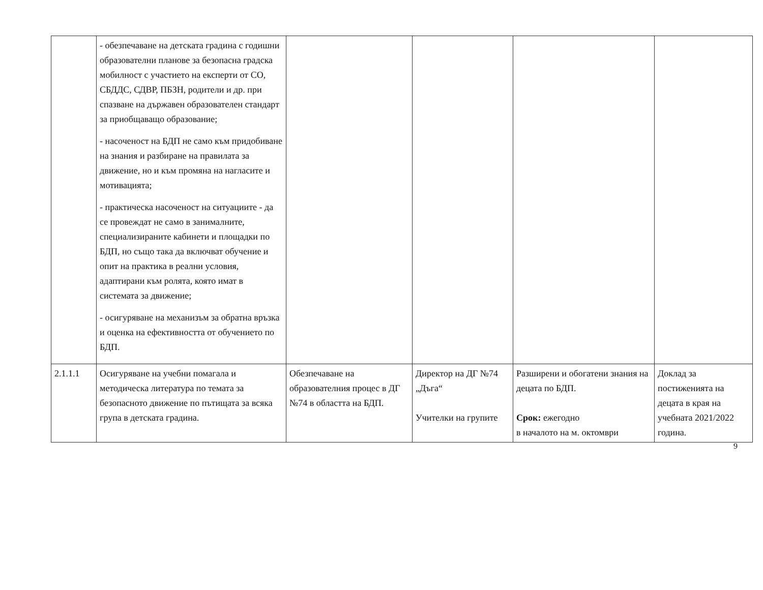| | - обезпечаване на детската градина с годишни образователни планове за безопасна градска мобилност с участието на експерти от СО, СБДДС, СДВР, ПБЗН, родители и др. при спазване на държавен образователен стандарт за приобщаващо образование; - насоченост на БДП не само към придобиване на знания и разбиране на правилата за движение, но и към промяна на нагласите и мотивацията; - практическа насоченост на ситуациите - да се провеждат не само в занималните, специализираните кабинети и площадки по БДП, но също така да включват обучение и опит на практика в реални условия, адаптирани към ролята, която имат в системата за движение; - осигуряване на механизъм за обратна връзка и оценка на ефективността от обучението по БДП. | | | | |
| 2.1.1.1 | Осигуряване на учебни помагала и методическа литература по темата за безопасното движение по пътищата за всяка група в детската градина. | Обезпечаване на образователния процес в ДГ №74 в областта на БДП. | Директор на ДГ №74 „Дъга“ Учителки на групите | Разширени и обогатени знания на децата по БДП. Срок: ежегодно в началото на м. октомври | Доклад за постиженията на децата в края на учебната 2021/2022 година. |
9